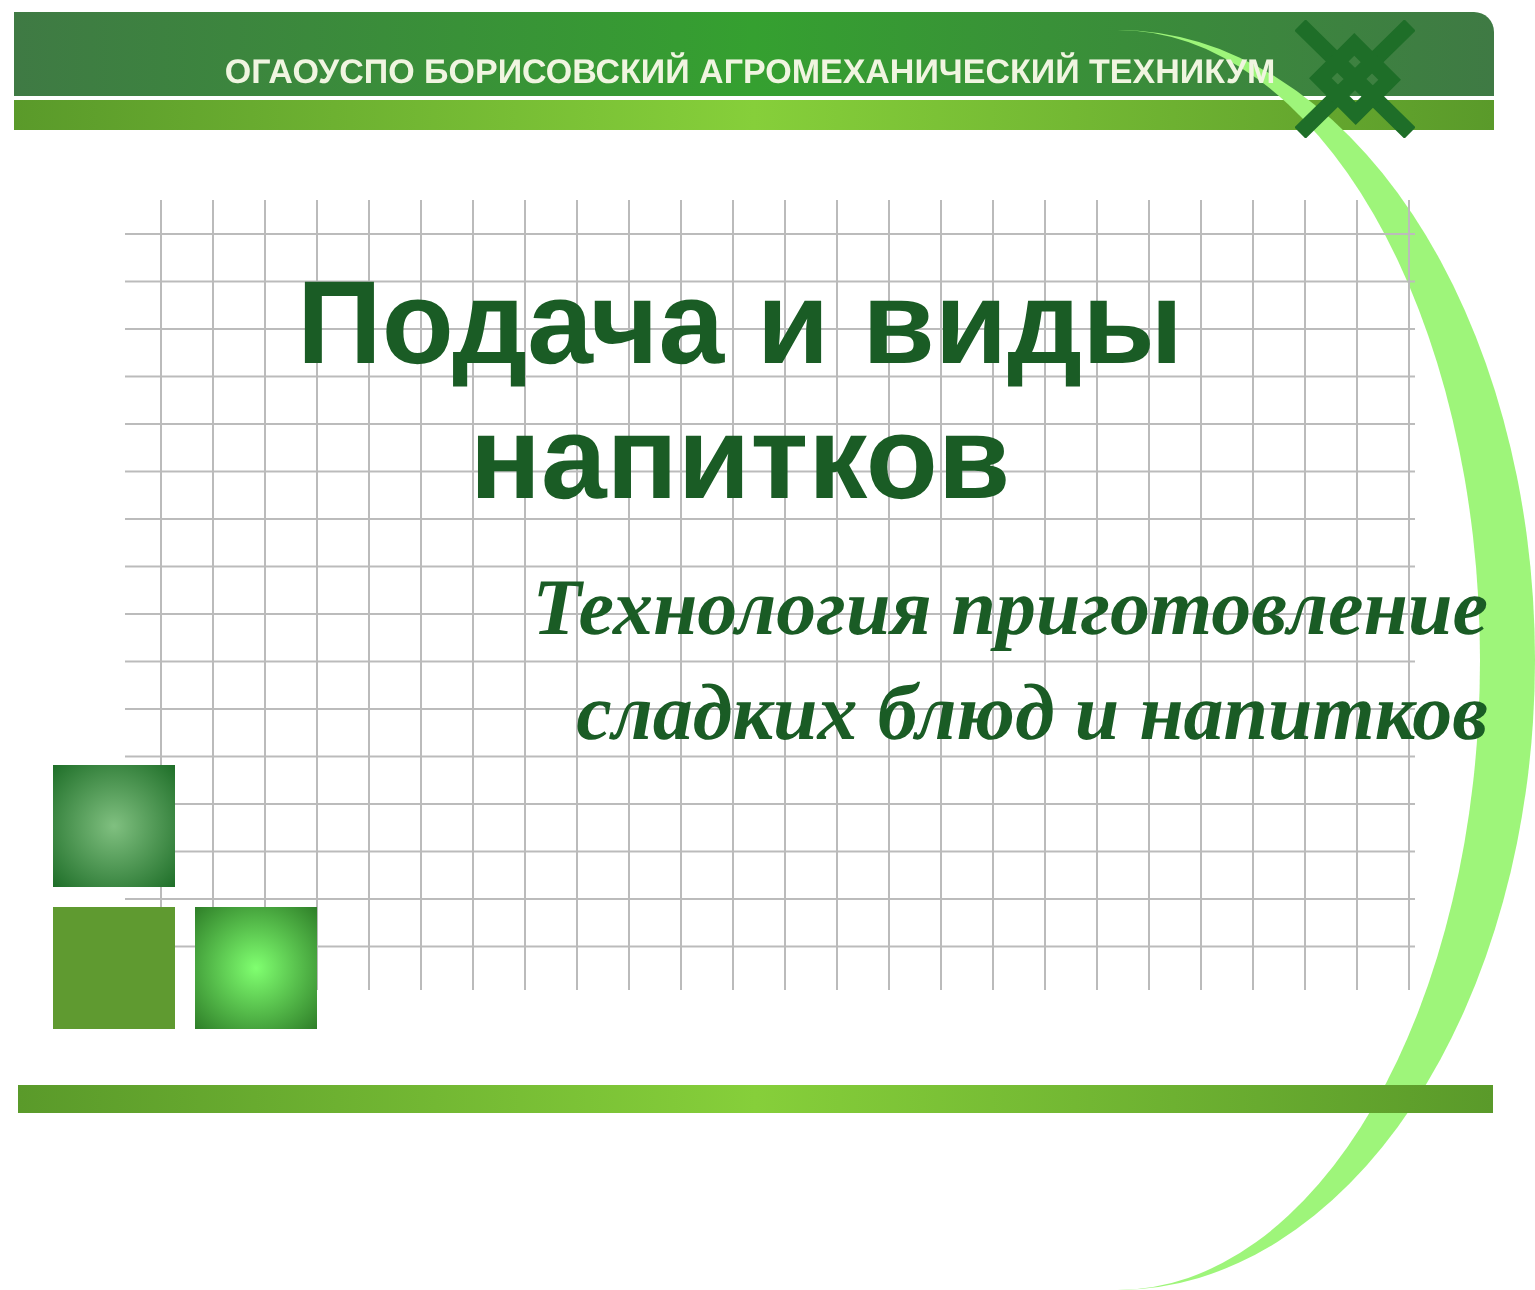ОГАОУСПО БОРИСОВСКИЙ АГРОМЕХАНИЧЕСКИЙ ТЕХНИКУМ
Подача и виды напитков
Технология приготовление
сладких блюд и напитков